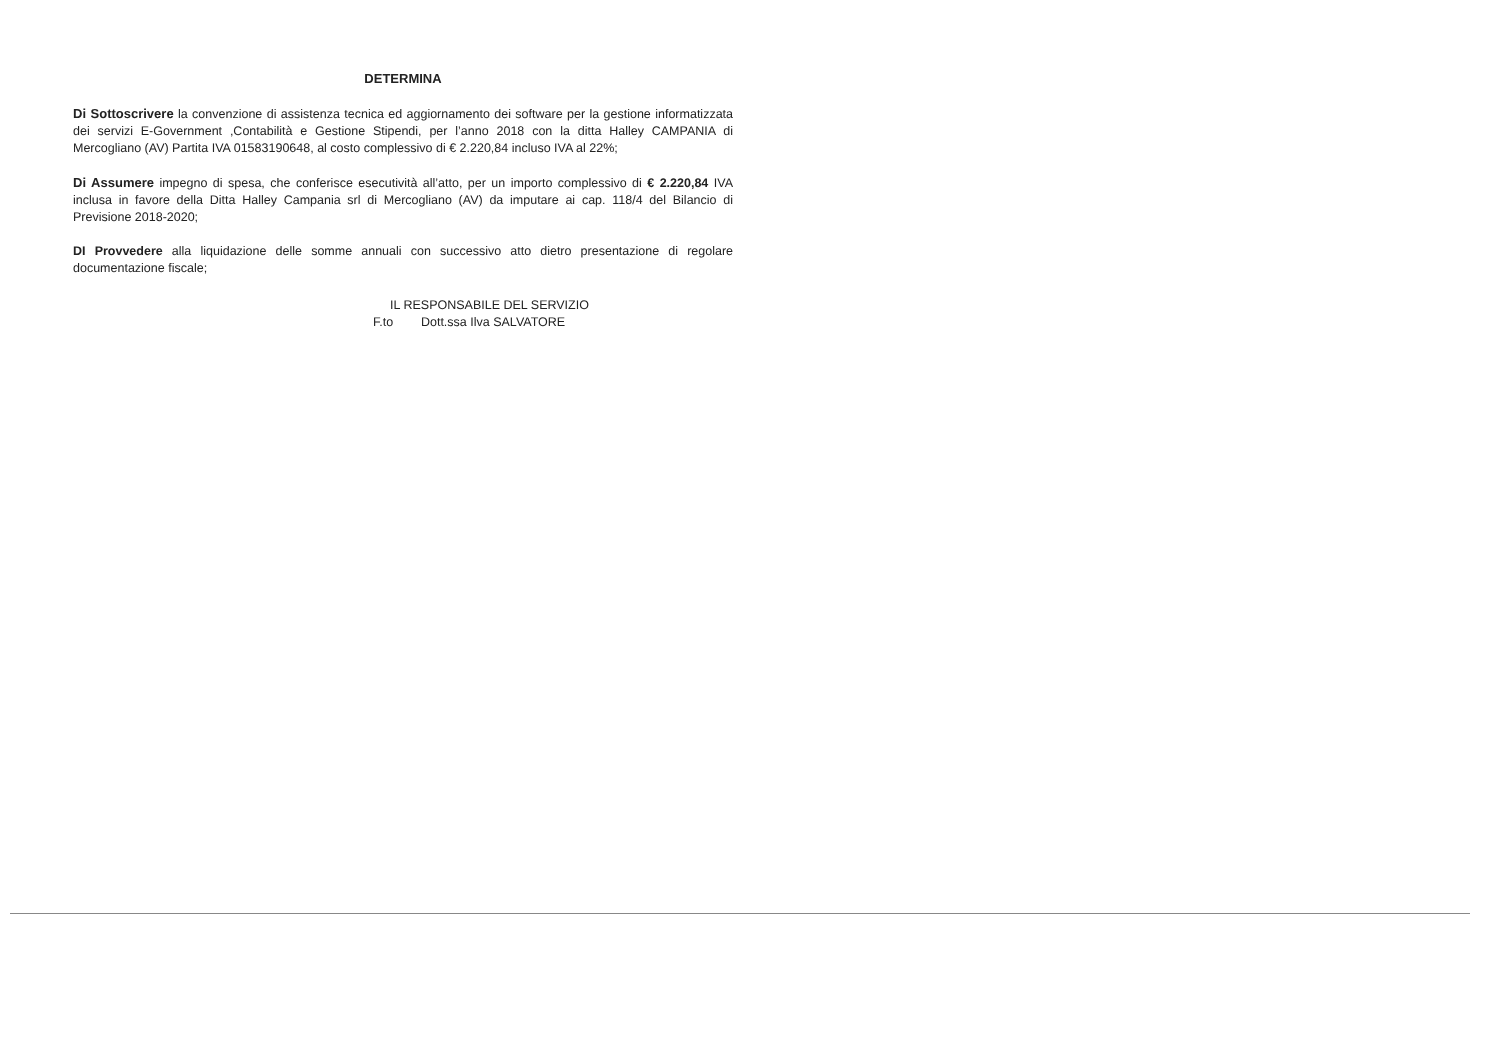DETERMINA
Di Sottoscrivere la convenzione di assistenza tecnica ed aggiornamento dei software per la gestione informatizzata dei servizi E-Government ,Contabilità e Gestione Stipendi, per l’anno 2018 con la ditta Halley CAMPANIA di Mercogliano (AV) Partita IVA 01583190648, al costo complessivo di € 2.220,84 incluso IVA al 22%;
Di Assumere impegno di spesa, che conferisce esecutività all’atto, per un importo complessivo di € 2.220,84 IVA inclusa in favore della Ditta Halley Campania srl di Mercogliano (AV) da imputare ai cap. 118/4 del Bilancio di Previsione 2018-2020;
DI Provvedere alla liquidazione delle somme annuali con successivo atto dietro presentazione di regolare documentazione fiscale;
IL RESPONSABILE DEL SERVIZIO
F.to Dott.ssa Ilva SALVATORE